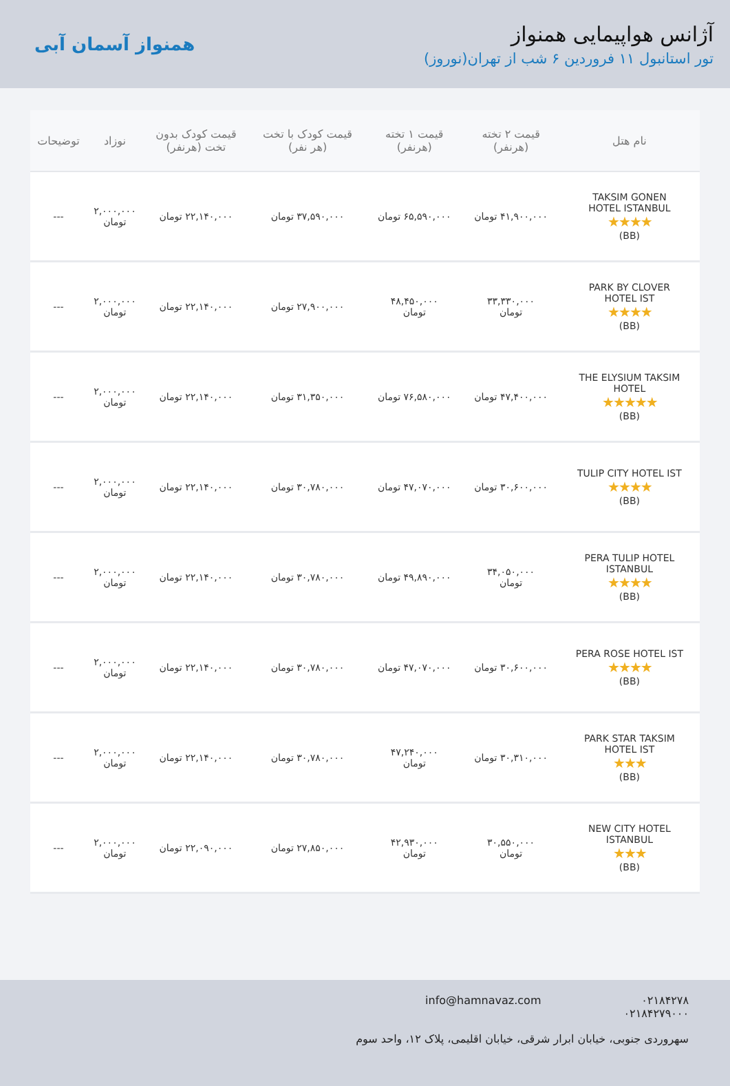آژانس هواپیمایی همنواز
تور استانبول ۱۱ فروردین ۶ شب از تهران(نوروز)
همنواز آسمان آبی
| نام هتل | قیمت ۲ تخته (هرنفر) | قیمت ۱ تخته (هرنفر) | قیمت کودک با تخت (هر نفر) | قیمت کودک بدون تخت (هرنفر) | نوزاد | توضیحات |
| --- | --- | --- | --- | --- | --- | --- |
| TAKSIM GONEN HOTEL ISTANBUL ★★★★ (BB) | ۴۱,۹۰۰,۰۰۰ تومان | ۶۵,۵۹۰,۰۰۰ تومان | ۳۷,۵۹۰,۰۰۰ تومان | ۲۲,۱۴۰,۰۰۰ تومان | ۲,۰۰۰,۰۰۰ تومان | --- |
| PARK BY CLOVER HOTEL IST ★★★★ (BB) | ۳۳,۳۳۰,۰۰۰ تومان | ۴۸,۴۵۰,۰۰۰ تومان | ۲۷,۹۰۰,۰۰۰ تومان | ۲۲,۱۴۰,۰۰۰ تومان | ۲,۰۰۰,۰۰۰ تومان | --- |
| THE ELYSIUM TAKSIM HOTEL ★★★★★ (BB) | ۴۷,۴۰۰,۰۰۰ تومان | ۷۶,۵۸۰,۰۰۰ تومان | ۳۱,۳۵۰,۰۰۰ تومان | ۲۲,۱۴۰,۰۰۰ تومان | ۲,۰۰۰,۰۰۰ تومان | --- |
| TULIP CITY HOTEL IST ★★★★ (BB) | ۳۰,۶۰۰,۰۰۰ تومان | ۴۷,۰۷۰,۰۰۰ تومان | ۳۰,۷۸۰,۰۰۰ تومان | ۲۲,۱۴۰,۰۰۰ تومان | ۲,۰۰۰,۰۰۰ تومان | --- |
| PERA TULIP HOTEL ISTANBUL ★★★★ (BB) | ۳۴,۰۵۰,۰۰۰ تومان | ۴۹,۸۹۰,۰۰۰ تومان | ۳۰,۷۸۰,۰۰۰ تومان | ۲۲,۱۴۰,۰۰۰ تومان | ۲,۰۰۰,۰۰۰ تومان | --- |
| PERA ROSE HOTEL IST ★★★★ (BB) | ۳۰,۶۰۰,۰۰۰ تومان | ۴۷,۰۷۰,۰۰۰ تومان | ۳۰,۷۸۰,۰۰۰ تومان | ۲۲,۱۴۰,۰۰۰ تومان | ۲,۰۰۰,۰۰۰ تومان | --- |
| PARK STAR TAKSIM HOTEL IST ★★★ (BB) | ۳۰,۳۱۰,۰۰۰ تومان | ۴۷,۲۴۰,۰۰۰ تومان | ۳۰,۷۸۰,۰۰۰ تومان | ۲۲,۱۴۰,۰۰۰ تومان | ۲,۰۰۰,۰۰۰ تومان | --- |
| NEW CITY HOTEL ISTANBUL ★★★ (BB) | ۳۰,۵۵۰,۰۰۰ تومان | ۴۲,۹۳۰,۰۰۰ تومان | ۲۷,۸۵۰,۰۰۰ تومان | ۲۲,۰۹۰,۰۰۰ تومان | ۲,۰۰۰,۰۰۰ تومان | --- |
۰۲۱۸۴۲۷۸
۰۲۱۸۴۲۷۹۰۰۰
info@hamnavaz.com
سهروردی جنوبی، خیابان ابرار شرقی، خیابان اقلیمی، پلاک ۱۲، واحد سوم